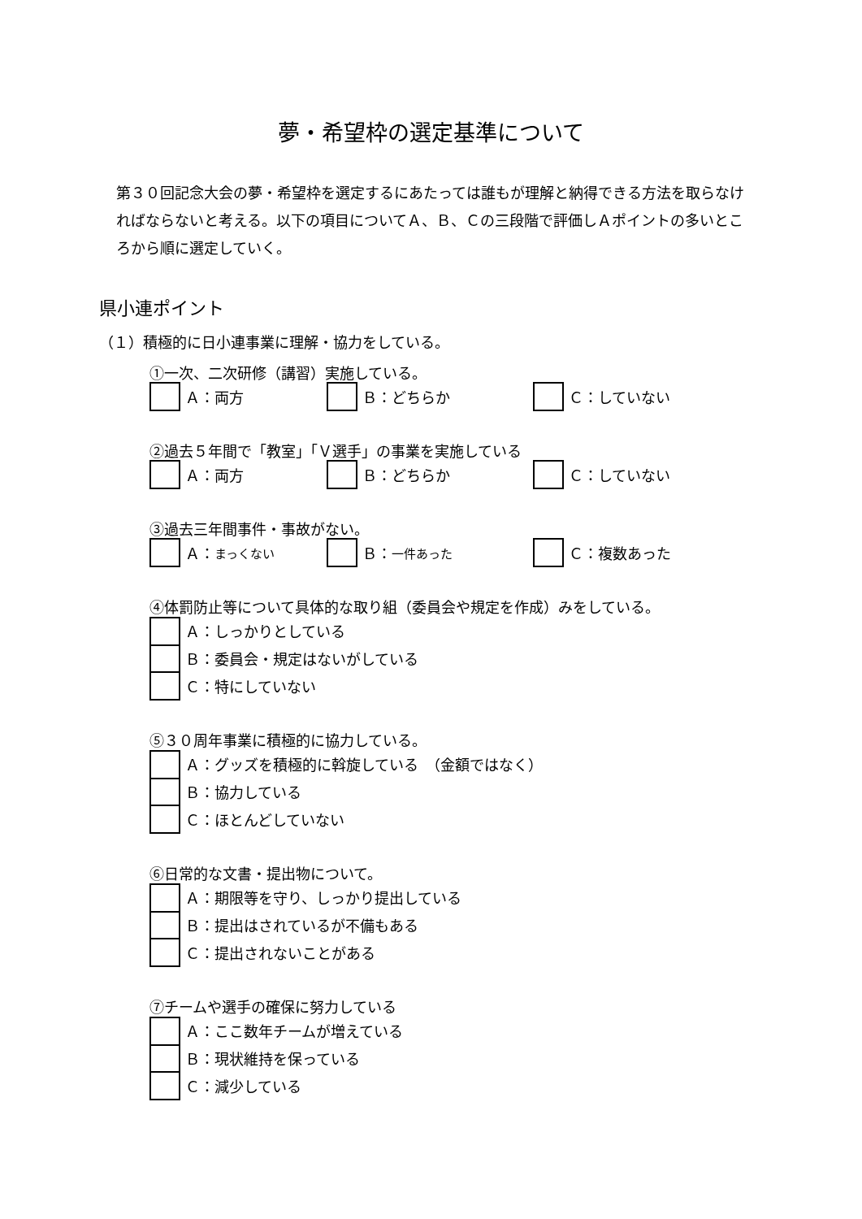夢・希望枠の選定基準について
第３０回記念大会の夢・希望枠を選定するにあたっては誰もが理解と納得できる方法を取らなければならないと考える。以下の項目についてＡ、Ｂ、Ｃの三段階で評価しＡポイントの多いところから順に選定していく。
県小連ポイント
（１）積極的に日小連事業に理解・協力をしている。
①一次、二次研修（講習）実施している。
Ａ：両方 Ｂ：どちらか Ｃ：していない
②過去５年間で「教室」「Ｖ選手」の事業を実施している
Ａ：両方 Ｂ：どちらか Ｃ：していない
③過去三年間事件・事故がない。
Ａ： まっくない Ｂ： 一件あった Ｃ：複数あった
④体罰防止等について具体的な取り組（委員会や規定を作成）みをしている。
Ａ：しっかりとしている
Ｂ：委員会・規定はないがしている
Ｃ：特にしていない
⑤３０周年事業に積極的に協力している。
Ａ：グッズを積極的に斡旋している　（金額ではなく）
Ｂ：協力している
Ｃ：ほとんどしていない
⑥日常的な文書・提出物について。
Ａ：期限等を守り、しっかり提出している
Ｂ：提出はされているが不備もある
Ｃ：提出されないことがある
⑦チームや選手の確保に努力している
Ａ：ここ数年チームが増えている
Ｂ：現状維持を保っている
Ｃ：減少している